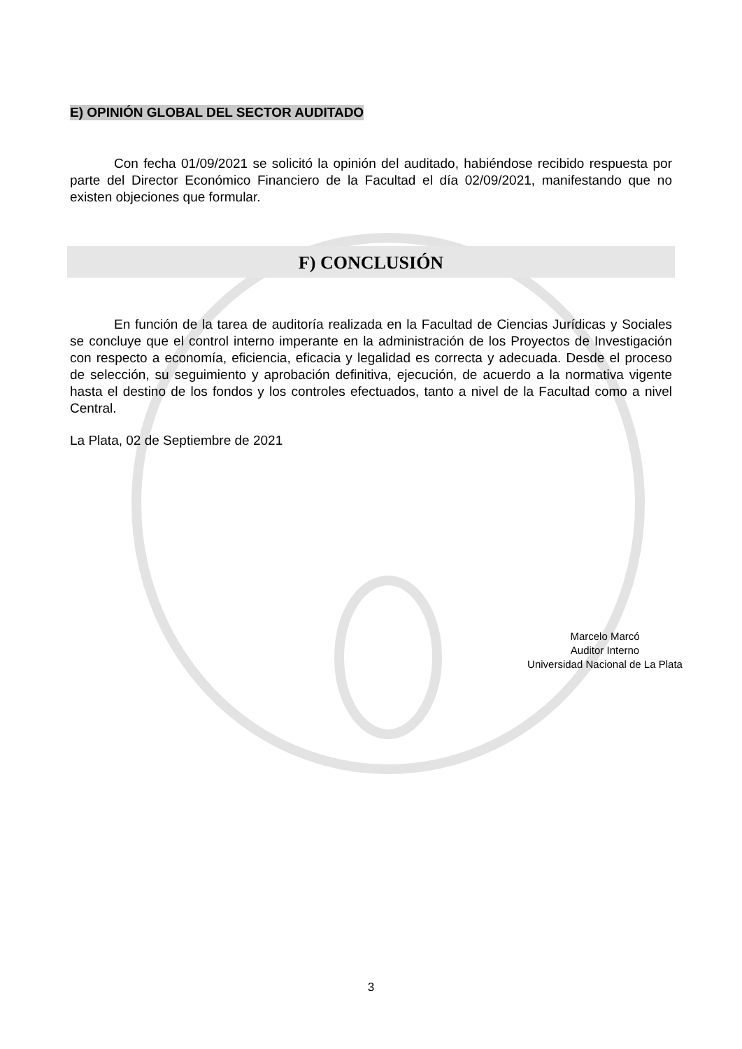E) OPINIÓN GLOBAL DEL SECTOR AUDITADO
Con fecha 01/09/2021 se solicitó la opinión del auditado, habiéndose recibido respuesta por parte del Director Económico Financiero de la Facultad el día 02/09/2021, manifestando que no existen objeciones que formular.
F) CONCLUSIÓN
En función de la tarea de auditoría realizada en la Facultad de Ciencias Jurídicas y Sociales se concluye que el control interno imperante en la administración de los Proyectos de Investigación con respecto a economía, eficiencia, eficacia y legalidad es correcta y adecuada. Desde el proceso de selección, su seguimiento y aprobación definitiva, ejecución, de acuerdo a la normativa vigente hasta el destino de los fondos y los controles efectuados, tanto a nivel de la Facultad como a nivel Central.
La Plata, 02 de Septiembre de 2021
Marcelo Marcó
Auditor Interno
Universidad Nacional de La Plata
3